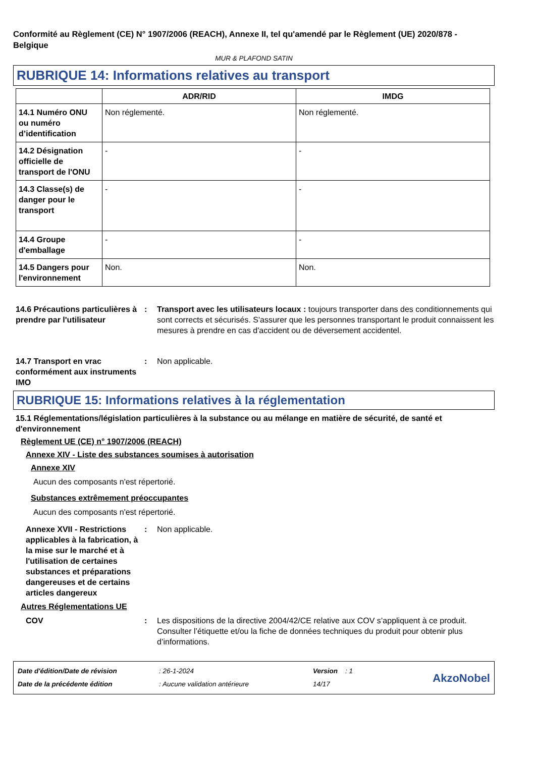Conformité au Règlement (CE) N° 1907/2006 (REACH), Annexe II, tel qu'amendé par le Règlement (UE) 2020/878 - Belgique
MUR & PLAFOND SATIN
RUBRIQUE 14: Informations relatives au transport
| | ADR/RID | IMDG |
| --- | --- | --- |
| 14.1 Numéro ONU ou numéro d’identification | Non réglementé. | Non réglementé. |
| 14.2 Désignation officielle de transport de l'ONU | - | - |
| 14.3 Classe(s) de danger pour le transport | - | - |
| 14.4 Groupe d'emballage | - | - |
| 14.5 Dangers pour l'environnement | Non. | Non. |
14.6 Précautions particulières à prendre par l'utilisateur
: Transport avec les utilisateurs locaux : toujours transporter dans des conditionnements qui sont corrects et sécurisés. S'assurer que les personnes transportant le produit connaissent les mesures à prendre en cas d'accident ou de déversement accidentel.
14.7 Transport en vrac conformément aux instruments IMO
: Non applicable.
RUBRIQUE 15: Informations relatives à la réglementation
15.1 Réglementations/législation particulières à la substance ou au mélange en matière de sécurité, de santé et d'environnement
Règlement UE (CE) n° 1907/2006 (REACH)
Annexe XIV - Liste des substances soumises à autorisation
Annexe XIV
Aucun des composants n'est répertorié.
Substances extrêmement préoccupantes
Aucun des composants n'est répertorié.
Annexe XVII - Restrictions applicables à la fabrication, à la mise sur le marché et à l'utilisation de certaines substances et préparations dangereuses et de certains articles dangereux
: Non applicable.
Autres Réglementations UE
COV : Les dispositions de la directive 2004/42/CE relative aux COV s’appliquent à ce produit. Consulter l’étiquette et/ou la fiche de données techniques du produit pour obtenir plus d’informations.
Date d'édition/Date de révision
Date de la précédente édition
: 26-1-2024
: Aucune validation antérieure
Version : 1
14/17
AkzoNobel